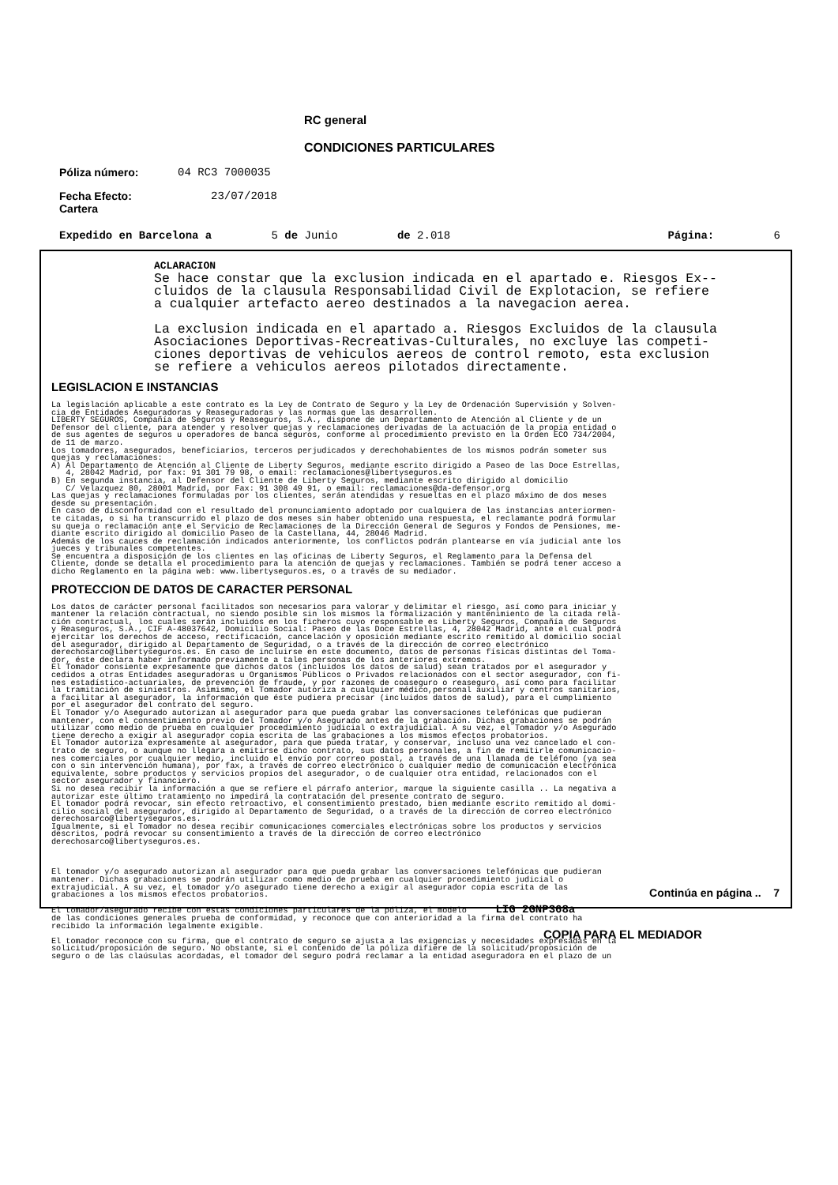RC general
CONDICIONES PARTICULARES
Póliza número: 04 RC3 7000035
Fecha Efecto:
Cartera 23/07/2018
Expedido en Barcelona a 5 de Junio de 2.018 Página: 6
ACLARACION
Se hace constar que la exclusion indicada en el apartado e. Riesgos Ex--
cluidos de la clausula Responsabilidad Civil de Explotacion, se refiere
a cualquier artefacto aereo destinados a la navegacion aerea.
La exclusion indicada en el apartado a. Riesgos Excluidos de la clausula
Asociaciones Deportivas-Recreativas-Culturales, no excluye las competi-
ciones deportivas de vehiculos aereos de control remoto, esta exclusion
se refiere a vehiculos aereos pilotados directamente.
LEGISLACION E INSTANCIAS
La legislación aplicable a este contrato es la Ley de Contrato de Seguro y la Ley de Ordenación Supervisión y Solven- cia de Entidades Aseguradoras y Reaseguradoras y las normas que las desarrollen. LIBERTY SEGUROS, Compañía de Seguros y Reaseguros, S.A., dispone de un Departamento de Atención al Cliente y de un Defensor del cliente, para atender y resolver quejas y reclamaciones derivadas de la actuación de la propia entidad o de sus agentes de seguros u operadores de banca seguros, conforme al procedimiento previsto en la Orden ECO 734/2004, de 11 de marzo. Los tomadores, asegurados, beneficiarios, terceros perjudicados y derechohabientes de los mismos podrán someter sus quejas y reclamaciones: A) Al Departamento de Atención al Cliente de Liberty Seguros, mediante escrito dirigido a Paseo de las Doce Estrellas, 4, 28042 Madrid, por fax: 91 301 79 98, o email: reclamaciones@libertyseguros.es B) En segunda instancia, al Defensor del Cliente de Liberty Seguros, mediante escrito dirigido al domicilio C/ Velazquez 80, 28001 Madrid, por Fax: 91 308 49 91, o email: reclamaciones@da-defensor.org Las quejas y reclamaciones formuladas por los clientes, serán atendidas y resueltas en el plazo máximo de dos meses desde su presentación. En caso de disconformidad con el resultado del pronunciamiento adoptado por cualquiera de las instancias anteriormen- te citadas, o si ha transcurrido el plazo de dos meses sin haber obtenido una respuesta, el reclamante podrá formular su queja o reclamación ante el Servicio de Reclamaciones de la Dirección General de Seguros y Fondos de Pensiones, me- diante escrito dirigido al domicilio Paseo de la Castellana, 44, 28046 Madrid. Además de los cauces de reclamación indicados anteriormente, los conflictos podrán plantearse en vía judicial ante los jueces y tribunales competentes. Se encuentra a disposición de los clientes en las oficinas de Liberty Seguros, el Reglamento para la Defensa del Cliente, donde se detalla el procedimiento para la atención de quejas y reclamaciones. También se podrá tener acceso a dicho Reglamento en la página web: www.libertyseguros.es, o a través de su mediador.
PROTECCION DE DATOS DE CARACTER PERSONAL
Los datos de carácter personal facilitados son necesarios para valorar y delimitar el riesgo, así como para iniciar y mantener la relación contractual, no siendo posible sin los mismos la formalización y mantenimiento de la citada rela- ción contractual, los cuales serán incluidos en los ficheros cuyo responsable es Liberty Seguros, Compañía de Seguros y Reaseguros, S.A., CIF A-48037642, Domicilio Social: Paseo de las Doce Estrellas, 4, 28042 Madrid, ante el cual podrá ejercitar los derechos de acceso, rectificación, cancelación y oposición mediante escrito remitido al domicilio social del asegurador, dirigido al Departamento de Seguridad, o a través de la dirección de correo electrónico derechosarco@libertyseguros.es. En caso de incluirse en este documento, datos de personas físicas distintas del Toma- dor, éste declara haber informado previamente a tales personas de los anteriores extremos. El Tomador consiente expresamente que dichos datos (incluidos los datos de salud) sean tratados por el asegurador y cedidos a otras Entidades aseguradoras u Organismos Públicos o Privados relacionados con el sector asegurador, con fi- nes estadístico-actuariales, de prevención de fraude, y por razones de coaseguro o reaseguro, así como para facilitar la tramitación de siniestros. Asimismo, el Tomador autoriza a cualquier médico,personal auxiliar y centros sanitarios, a facilitar al asegurador, la información que éste pudiera precisar (incluidos datos de salud), para el cumplimiento por el asegurador del contrato del seguro. El Tomador y/o Asegurado autorizan al asegurador para que pueda grabar las conversaciones telefónicas que pudieran mantener, con el consentimiento previo del Tomador y/o Asegurado antes de la grabación. Dichas grabaciones se podrán utilizar como medio de prueba en cualquier procedimiento judicial o extrajudicial. A su vez, el Tomador y/o Asegurado tiene derecho a exigir al asegurador copia escrita de las grabaciones a los mismos efectos probatorios. El Tomador autoriza expresamente al asegurador, para que pueda tratar, y conservar, incluso una vez cancelado el con- trato de seguro, o aunque no llegara a emitirse dicho contrato, sus datos personales, a fin de remitirle comunicacio- nes comerciales por cualquier medio, incluido el envío por correo postal, a través de una llamada de teléfono (ya sea con o sin intervención humana), por fax, a través de correo electrónico o cualquier medio de comunicación electrónica equivalente, sobre productos y servicios propios del asegurador, o de cualquier otra entidad, relacionados con el sector asegurador y financiero. Si no desea recibir la información a que se refiere el párrafo anterior, marque la siguiente casilla .. La negativa a autorizar este último tratamiento no impedirá la contratación del presente contrato de seguro. El tomador podrá revocar, sin efecto retroactivo, el consentimiento prestado, bien mediante escrito remitido al domi- cilio social del asegurador, dirigido al Departamento de Seguridad, o a través de la dirección de correo electrónico derechosarco@libertyseguros.es. Igualmente, si el Tomador no desea recibir comunicaciones comerciales electrónicas sobre los productos y servicios descritos, podrá revocar su consentimiento a través de la dirección de correo electrónico derechosarco@libertyseguros.es. El tomador y/o asegurado autorizan al asegurador para que pueda grabar las conversaciones telefónicas que pudieran mantener. Dichas grabaciones se podrán utilizar como medio de prueba en cualquier procedimiento judicial o extrajudicial. A su vez, el tomador y/o asegurado tiene derecho a exigir al asegurador copia escrita de las grabaciones a los mismos efectos probatorios. El tomador/asegurado recibe con estas condiciones particulares de la póliza, el modelo LIG 2GNP368a de las condiciones generales prueba de conformidad, y reconoce que con anterioridad a la firma del contrato ha recibido la información legalmente exigible. El tomador reconoce con su firma, que el contrato de seguro se ajusta a las exigencias y necesidades expresadas en la solicitud/proposición de seguro. No obstante, si el contenido de la póliza difiere de la solicitud/proposición de seguro o de las claúsulas acordadas, el tomador del seguro podrá reclamar a la entidad aseguradora en el plazo de un
Continúa en página .. 7
COPIA PARA EL MEDIADOR